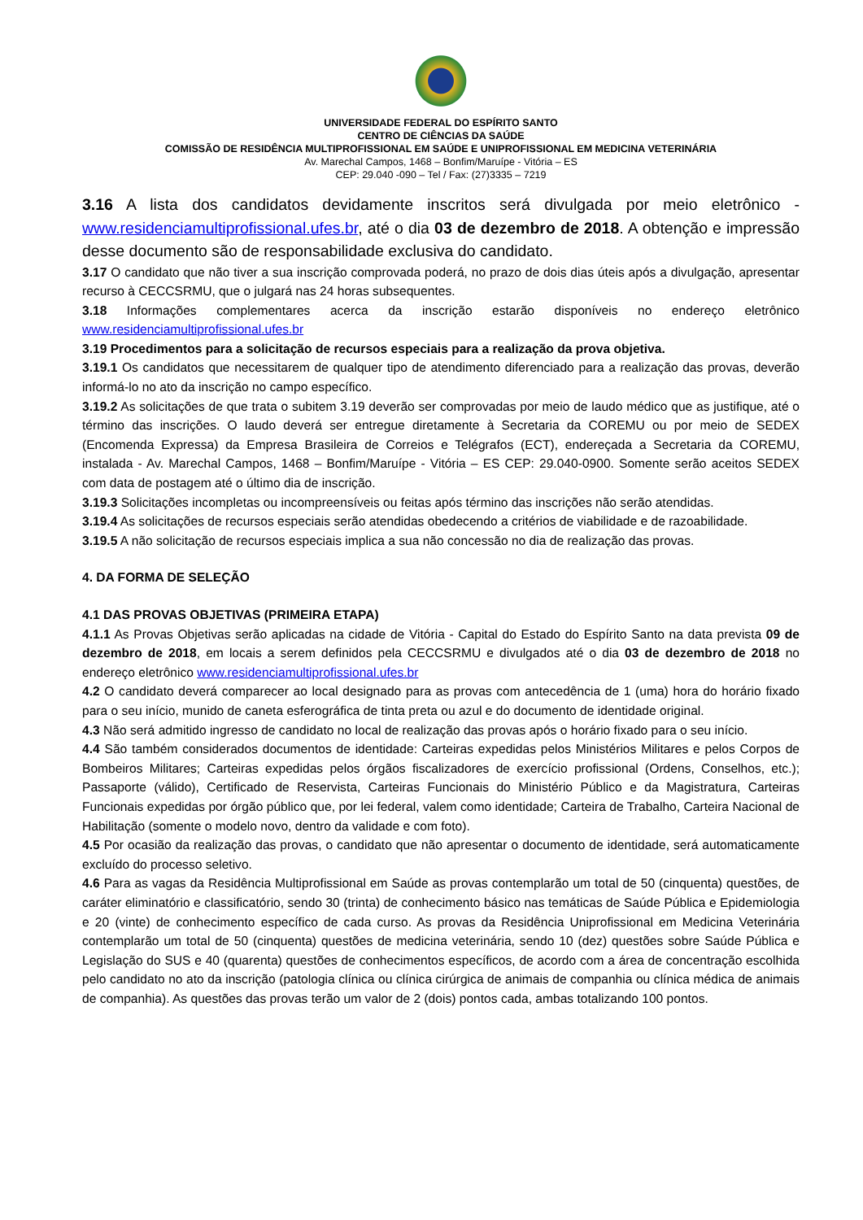UNIVERSIDADE FEDERAL DO ESPÍRITO SANTO
CENTRO DE CIÊNCIAS DA SAÚDE
COMISSÃO DE RESIDÊNCIA MULTIPROFISSIONAL EM SAÚDE E UNIPROFISSIONAL EM MEDICINA VETERINÁRIA
Av. Marechal Campos, 1468 – Bonfim/Maruípe - Vitória – ES
CEP: 29.040 -090 – Tel / Fax: (27)3335 – 7219
3.16 A lista dos candidatos devidamente inscritos será divulgada por meio eletrônico - www.residenciamultiprofissional.ufes.br, até o dia 03 de dezembro de 2018. A obtenção e impressão desse documento são de responsabilidade exclusiva do candidato.
3.17 O candidato que não tiver a sua inscrição comprovada poderá, no prazo de dois dias úteis após a divulgação, apresentar recurso à CECCSRMU, que o julgará nas 24 horas subsequentes.
3.18 Informações complementares acerca da inscrição estarão disponíveis no endereço eletrônico www.residenciamultiprofissional.ufes.br
3.19 Procedimentos para a solicitação de recursos especiais para a realização da prova objetiva.
3.19.1 Os candidatos que necessitarem de qualquer tipo de atendimento diferenciado para a realização das provas, deverão informá-lo no ato da inscrição no campo específico.
3.19.2 As solicitações de que trata o subitem 3.19 deverão ser comprovadas por meio de laudo médico que as justifique, até o término das inscrições. O laudo deverá ser entregue diretamente à Secretaria da COREMU ou por meio de SEDEX (Encomenda Expressa) da Empresa Brasileira de Correios e Telégrafos (ECT), endereçada a Secretaria da COREMU, instalada - Av. Marechal Campos, 1468 – Bonfim/Maruípe - Vitória – ES CEP: 29.040-0900. Somente serão aceitos SEDEX com data de postagem até o último dia de inscrição.
3.19.3 Solicitações incompletas ou incompreensíveis ou feitas após término das inscrições não serão atendidas.
3.19.4 As solicitações de recursos especiais serão atendidas obedecendo a critérios de viabilidade e de razoabilidade.
3.19.5 A não solicitação de recursos especiais implica a sua não concessão no dia de realização das provas.
4. DA FORMA DE SELEÇÃO
4.1 DAS PROVAS OBJETIVAS (PRIMEIRA ETAPA)
4.1.1 As Provas Objetivas serão aplicadas na cidade de Vitória - Capital do Estado do Espírito Santo na data prevista 09 de dezembro de 2018, em locais a serem definidos pela CECCSRMU e divulgados até o dia 03 de dezembro de 2018 no endereço eletrônico www.residenciamultiprofissional.ufes.br
4.2 O candidato deverá comparecer ao local designado para as provas com antecedência de 1 (uma) hora do horário fixado para o seu início, munido de caneta esferográfica de tinta preta ou azul e do documento de identidade original.
4.3 Não será admitido ingresso de candidato no local de realização das provas após o horário fixado para o seu início.
4.4 São também considerados documentos de identidade: Carteiras expedidas pelos Ministérios Militares e pelos Corpos de Bombeiros Militares; Carteiras expedidas pelos órgãos fiscalizadores de exercício profissional (Ordens, Conselhos, etc.); Passaporte (válido), Certificado de Reservista, Carteiras Funcionais do Ministério Público e da Magistratura, Carteiras Funcionais expedidas por órgão público que, por lei federal, valem como identidade; Carteira de Trabalho, Carteira Nacional de Habilitação (somente o modelo novo, dentro da validade e com foto).
4.5 Por ocasião da realização das provas, o candidato que não apresentar o documento de identidade, será automaticamente excluído do processo seletivo.
4.6 Para as vagas da Residência Multiprofissional em Saúde as provas contemplarão um total de 50 (cinquenta) questões, de caráter eliminatório e classificatório, sendo 30 (trinta) de conhecimento básico nas temáticas de Saúde Pública e Epidemiologia e 20 (vinte) de conhecimento específico de cada curso. As provas da Residência Uniprofissional em Medicina Veterinária contemplarão um total de 50 (cinquenta) questões de medicina veterinária, sendo 10 (dez) questões sobre Saúde Pública e Legislação do SUS e 40 (quarenta) questões de conhecimentos específicos, de acordo com a área de concentração escolhida pelo candidato no ato da inscrição (patologia clínica ou clínica cirúrgica de animais de companhia ou clínica médica de animais de companhia). As questões das provas terão um valor de 2 (dois) pontos cada, ambas totalizando 100 pontos.